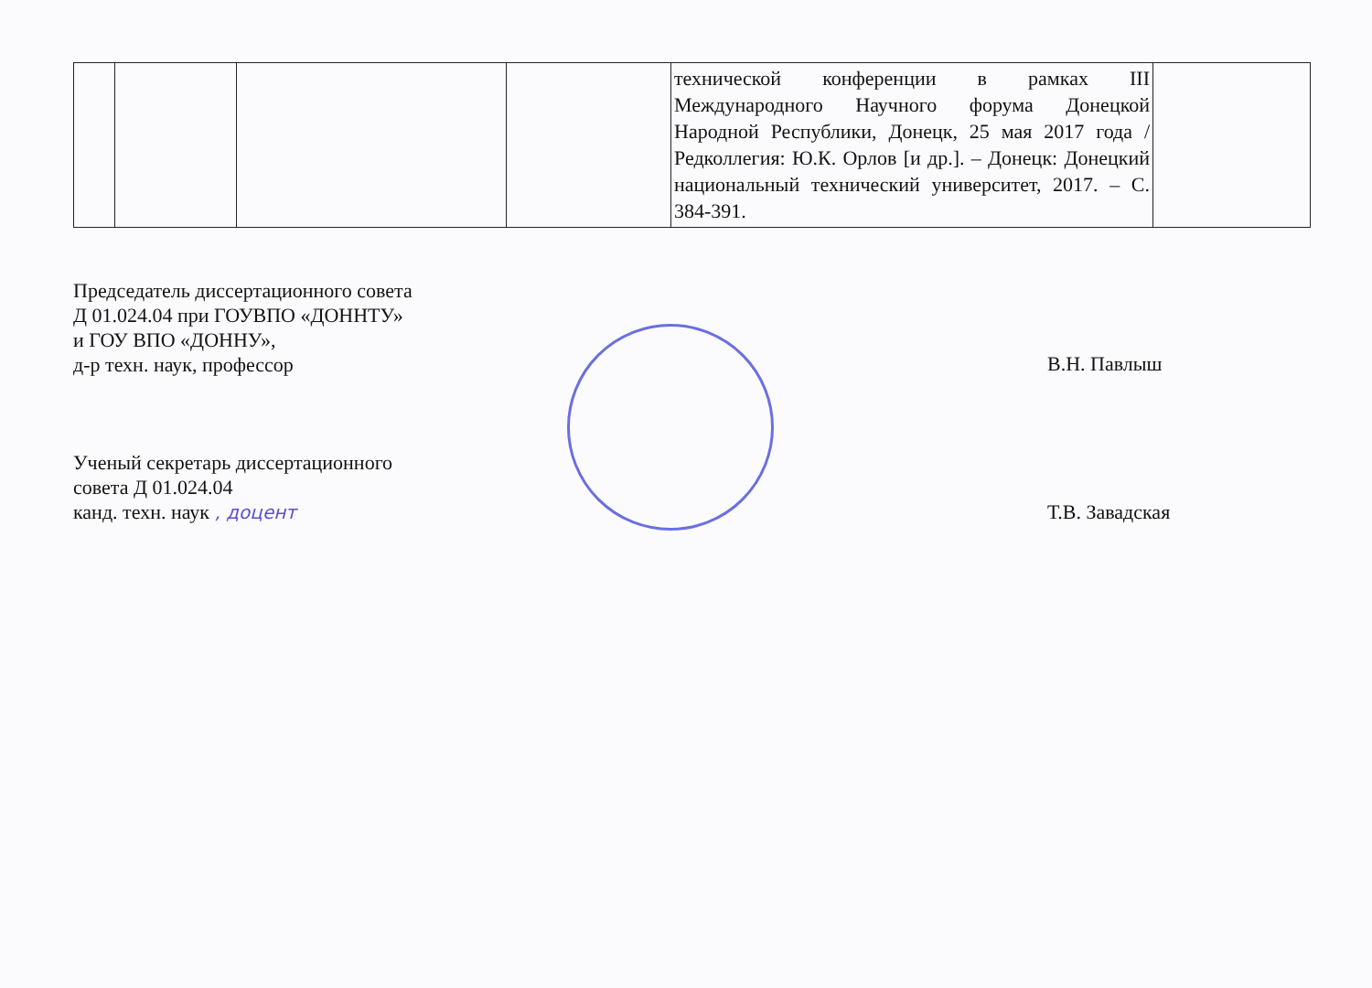| | | | | технической конференции в рамках III Международного Научного форума Донецкой Народной Республики, Донецк, 25 мая 2017 года / Редколлегия: Ю.К. Орлов [и др.]. – Донецк: Донецкий национальный технический университет, 2017. – С. 384-391. | |
Председатель диссертационного совета
Д 01.024.04 при ГОУВПО «ДОННТУ»
и ГОУ ВПО «ДОННУ»,
д-р техн. наук, профессор
Ученый секретарь диссертационного
совета Д 01.024.04
канд. техн. наук , доцент
В.Н. Павлыш
Т.В. Завадская